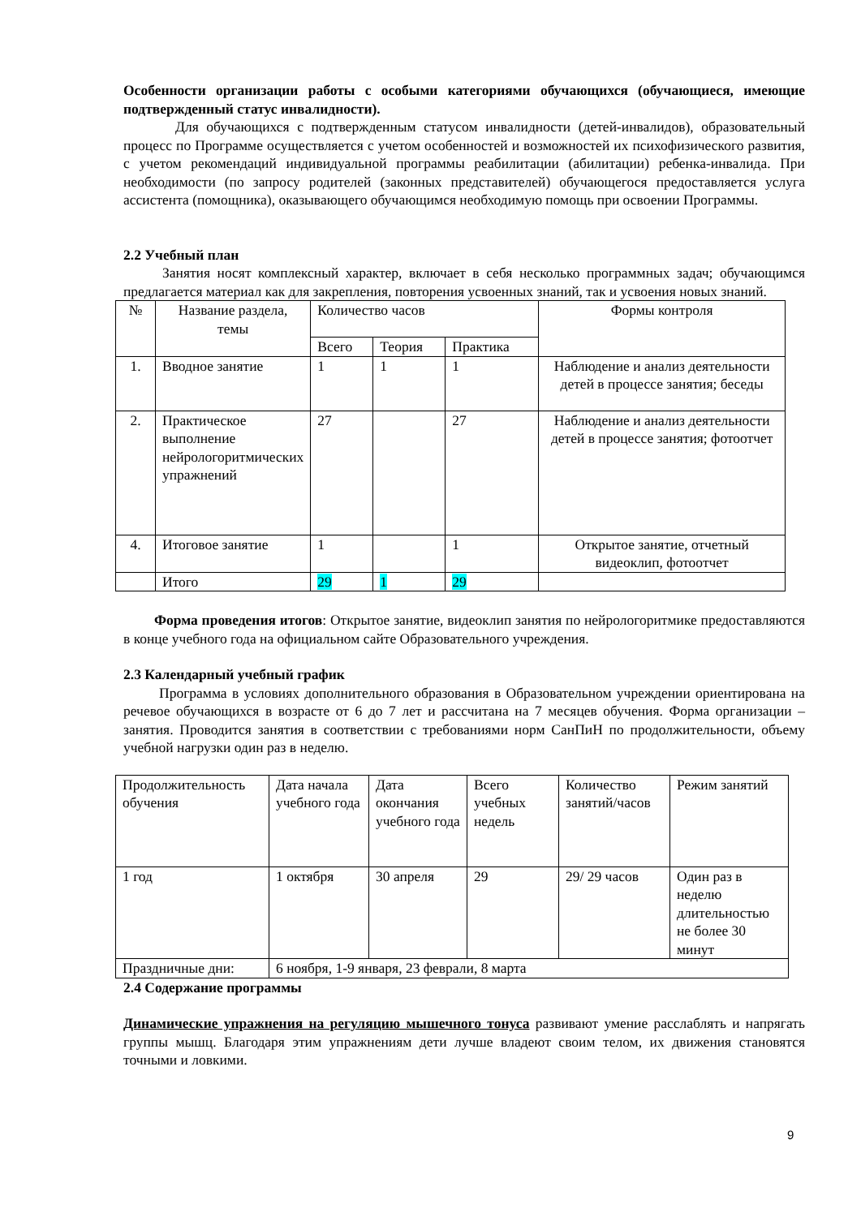Особенности организации работы с особыми категориями обучающихся (обучающиеся, имеющие подтвержденный статус инвалидности).
Для обучающихся с подтвержденным статусом инвалидности (детей-инвалидов), образовательный процесс по Программе осуществляется с учетом особенностей и возможностей их психофизического развития, с учетом рекомендаций индивидуальной программы реабилитации (абилитации) ребенка-инвалида. При необходимости (по запросу родителей (законных представителей) обучающегося предоставляется услуга ассистента (помощника), оказывающего обучающимся необходимую помощь при освоении Программы.
2.2 Учебный план
Занятия носят комплексный характер, включает в себя несколько программных задач; обучающимся предлагается материал как для закрепления, повторения усвоенных знаний, так и усвоения новых знаний.
| № | Название раздела, темы | Количество часов | | | Формы контроля |
| | | Всего | Теория | Практика | |
| 1. | Вводное занятие | 1 | 1 | 1 | Наблюдение и анализ деятельности детей в процессе занятия; беседы |
| 2. | Практическое выполнение нейрологоритмических упражнений | 27 | | 27 | Наблюдение и анализ деятельности детей в процессе занятия; фотоотчет |
| 4. | Итоговое занятие | 1 | | 1 | Открытое занятие, отчетный видеоклип, фотоотчет |
| | Итого | 29 | 1 | 29 | |
Форма проведения итогов: Открытое занятие, видеоклип занятия по нейрологоритмике предоставляются в конце учебного года на официальном сайте Образовательного учреждения.
2.3 Календарный учебный график
Программа в условиях дополнительного образования в Образовательном учреждении ориентирована на речевое обучающихся в возрасте от 6 до 7 лет и рассчитана на 7 месяцев обучения. Форма организации – занятия. Проводится занятия в соответствии с требованиями норм СанПиН по продолжительности, объему учебной нагрузки один раз в неделю.
| Продолжительность обучения | Дата начала учебного года | Дата окончания учебного года | Всего учебных недель | Количество занятий/часов | Режим занятий |
| 1 год | 1 октября | 30 апреля | 29 | 29/ 29 часов | Один раз в неделю длительностью не более 30 минут |
| Праздничные дни: | 6 ноября, 1-9 января, 23 феврали, 8 марта | | | | |
2.4 Содержание программы
Динамические упражнения на регуляцию мышечного тонуса развивают умение расслаблять и напрягать группы мышц. Благодаря этим упражнениям дети лучше владеют своим телом, их движения становятся точными и ловкими.
9